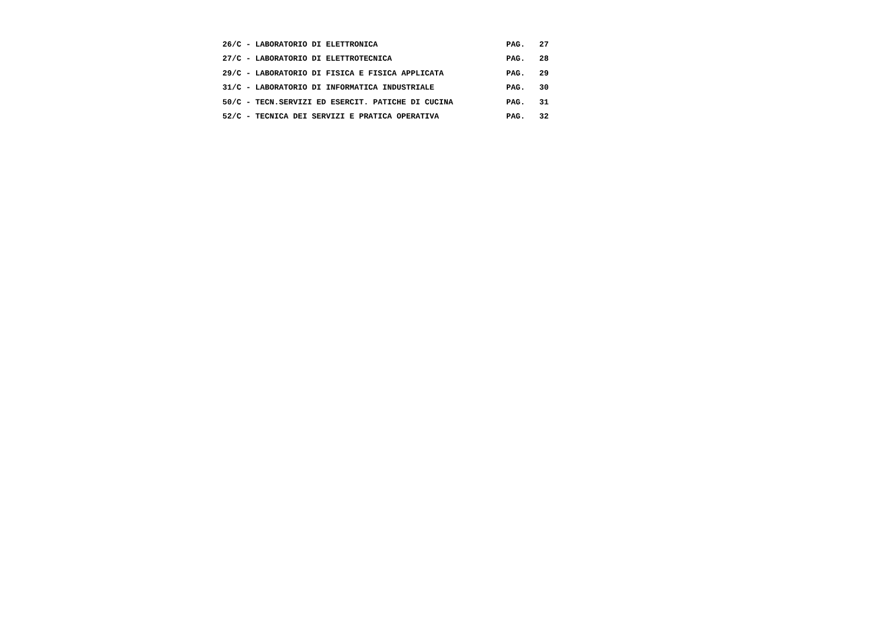26/C - LABORATORIO DI ELETTRONICA PAG. 27
27/C - LABORATORIO DI ELETTROTECNICA PAG. 28
29/C - LABORATORIO DI FISICA E FISICA APPLICATA PAG. 29
31/C - LABORATORIO DI INFORMATICA INDUSTRIALE PAG. 30
50/C - TECN.SERVIZI ED ESERCIT. PATICHE DI CUCINA PAG. 31
52/C - TECNICA DEI SERVIZI E PRATICA OPERATIVA PAG. 32